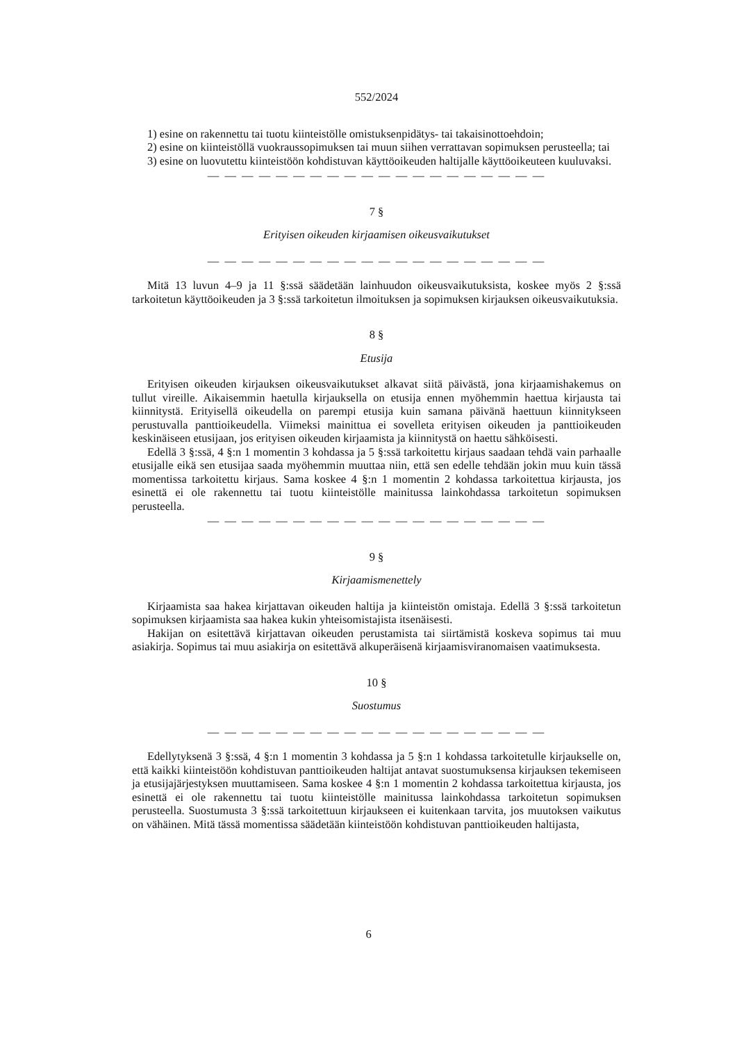552/2024
1) esine on rakennettu tai tuotu kiinteistölle omistuksenpidätys- tai takaisinottoehdoin;
2) esine on kiinteistöllä vuokraussopimuksen tai muun siihen verrattavan sopimuksen perusteella; tai
3) esine on luovutettu kiinteistöön kohdistuvan käyttöoikeuden haltijalle käyttöoikeuteen kuuluvaksi.
— — — — — — — — — — — — — — — — — — — —
7 §
Erityisen oikeuden kirjaamisen oikeusvaikutukset
— — — — — — — — — — — — — — — — — — — —
Mitä 13 luvun 4–9 ja 11 §:ssä säädetään lainhuudon oikeusvaikutuksista, koskee myös 2 §:ssä tarkoitetun käyttöoikeuden ja 3 §:ssä tarkoitetun ilmoituksen ja sopimuksen kirjauksen oikeusvaikutuksia.
8 §
Etusija
Erityisen oikeuden kirjauksen oikeusvaikutukset alkavat siitä päivästä, jona kirjaamishakemus on tullut vireille. Aikaisemmin haetulla kirjauksella on etusija ennen myöhemmin haettua kirjausta tai kiinnitystä. Erityisellä oikeudella on parempi etusija kuin samana päivänä haettuun kiinnitykseen perustuvalla panttioikeudella. Viimeksi mainittua ei sovelleta erityisen oikeuden ja panttioikeuden keskinäiseen etusijaan, jos erityisen oikeuden kirjaamista ja kiinnitystä on haettu sähköisesti.
Edellä 3 §:ssä, 4 §:n 1 momentin 3 kohdassa ja 5 §:ssä tarkoitettu kirjaus saadaan tehdä vain parhaalle etusijalle eikä sen etusijaa saada myöhemmin muuttaa niin, että sen edelle tehdään jokin muu kuin tässä momentissa tarkoitettu kirjaus. Sama koskee 4 §:n 1 momentin 2 kohdassa tarkoitettua kirjausta, jos esinettä ei ole rakennettu tai tuotu kiinteistölle mainitussa lainkohdassa tarkoitetun sopimuksen perusteella.
— — — — — — — — — — — — — — — — — — — —
9 §
Kirjaamismenettely
Kirjaamista saa hakea kirjattavan oikeuden haltija ja kiinteistön omistaja. Edellä 3 §:ssä tarkoitetun sopimuksen kirjaamista saa hakea kukin yhteisomistajista itsenäisesti.
Hakijan on esitettävä kirjattavan oikeuden perustamista tai siirtämistä koskeva sopimus tai muu asiakirja. Sopimus tai muu asiakirja on esitettävä alkuperäisenä kirjaamisviranomaisen vaatimuksesta.
10 §
Suostumus
— — — — — — — — — — — — — — — — — — — —
Edellytyksenä 3 §:ssä, 4 §:n 1 momentin 3 kohdassa ja 5 §:n 1 kohdassa tarkoitetulle kirjaukselle on, että kaikki kiinteistöön kohdistuvan panttioikeuden haltijat antavat suostumuksensa kirjauksen tekemiseen ja etusijajärjestyksen muuttamiseen. Sama koskee 4 §:n 1 momentin 2 kohdassa tarkoitettua kirjausta, jos esinettä ei ole rakennettu tai tuotu kiinteistölle mainitussa lainkohdassa tarkoitetun sopimuksen perusteella. Suostumusta 3 §:ssä tarkoitettuun kirjaukseen ei kuitenkaan tarvita, jos muutoksen vaikutus on vähäinen. Mitä tässä momentissa säädetään kiinteistöön kohdistuvan panttioikeuden haltijasta,
6